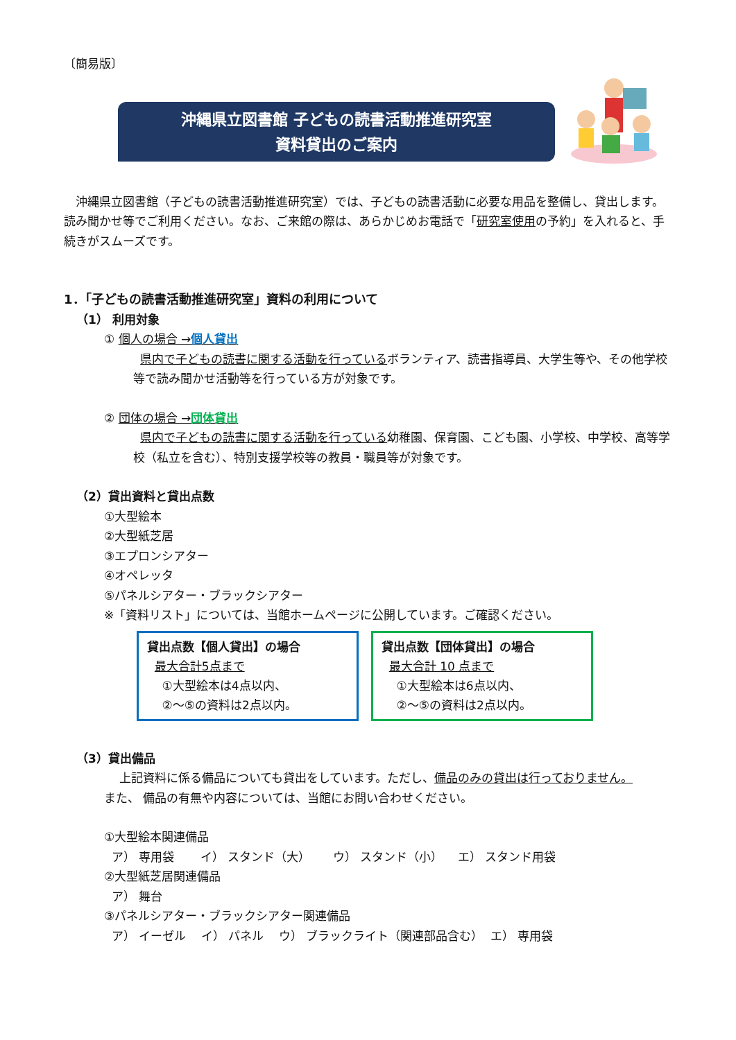〔簡易版〕
沖縄県立図書館 子どもの読書活動推進研究室
資料貸出のご案内
沖縄県立図書館（子どもの読書活動推進研究室）では、子どもの読書活動に必要な用品を整備し、貸出します。読み聞かせ等でご利用ください。なお、ご来館の際は、あらかじめお電話で「研究室使用の予約」を入れると、手続きがスムーズです。
1．「子どもの読書活動推進研究室」資料の利用について
（1） 利用対象
① 個人の場合 →個人貸出
県内で子どもの読書に関する活動を行っているボランティア、読書指導員、大学生等や、その他学校等で読み聞かせ活動等を行っている方が対象です。
② 団体の場合 →団体貸出
県内で子どもの読書に関する活動を行っている幼稚園、保育園、こども園、小学校、中学校、高等学校（私立を含む）、特別支援学校等の教員・職員等が対象です。
（2）貸出資料と貸出点数
①大型絵本
②大型紙芝居
③エプロンシアター
④オペレッタ
⑤パネルシアター・ブラックシアター
※「資料リスト」については、当館ホームページに公開しています。ご確認ください。
貸出点数【個人貸出】の場合
最大合計5点まで
①大型絵本は4点以内、
②～⑤の資料は2点以内。
貸出点数【団体貸出】の場合
最大合計 10 点まで
①大型絵本は6点以内、
②～⑤の資料は2点以内。
（3）貸出備品
上記資料に係る備品についても貸出をしています。ただし、備品のみの貸出は行っておりません。
また、 備品の有無や内容については、当館にお問い合わせください。
①大型絵本関連備品
ア） 専用袋 イ） スタンド（大） ウ） スタンド（小） エ） スタンド用袋
②大型紙芝居関連備品
ア） 舞台
③パネルシアター・ブラックシアター関連備品
ア） イーゼル イ） パネル ウ） ブラックライト（関連部品含む） エ） 専用袋